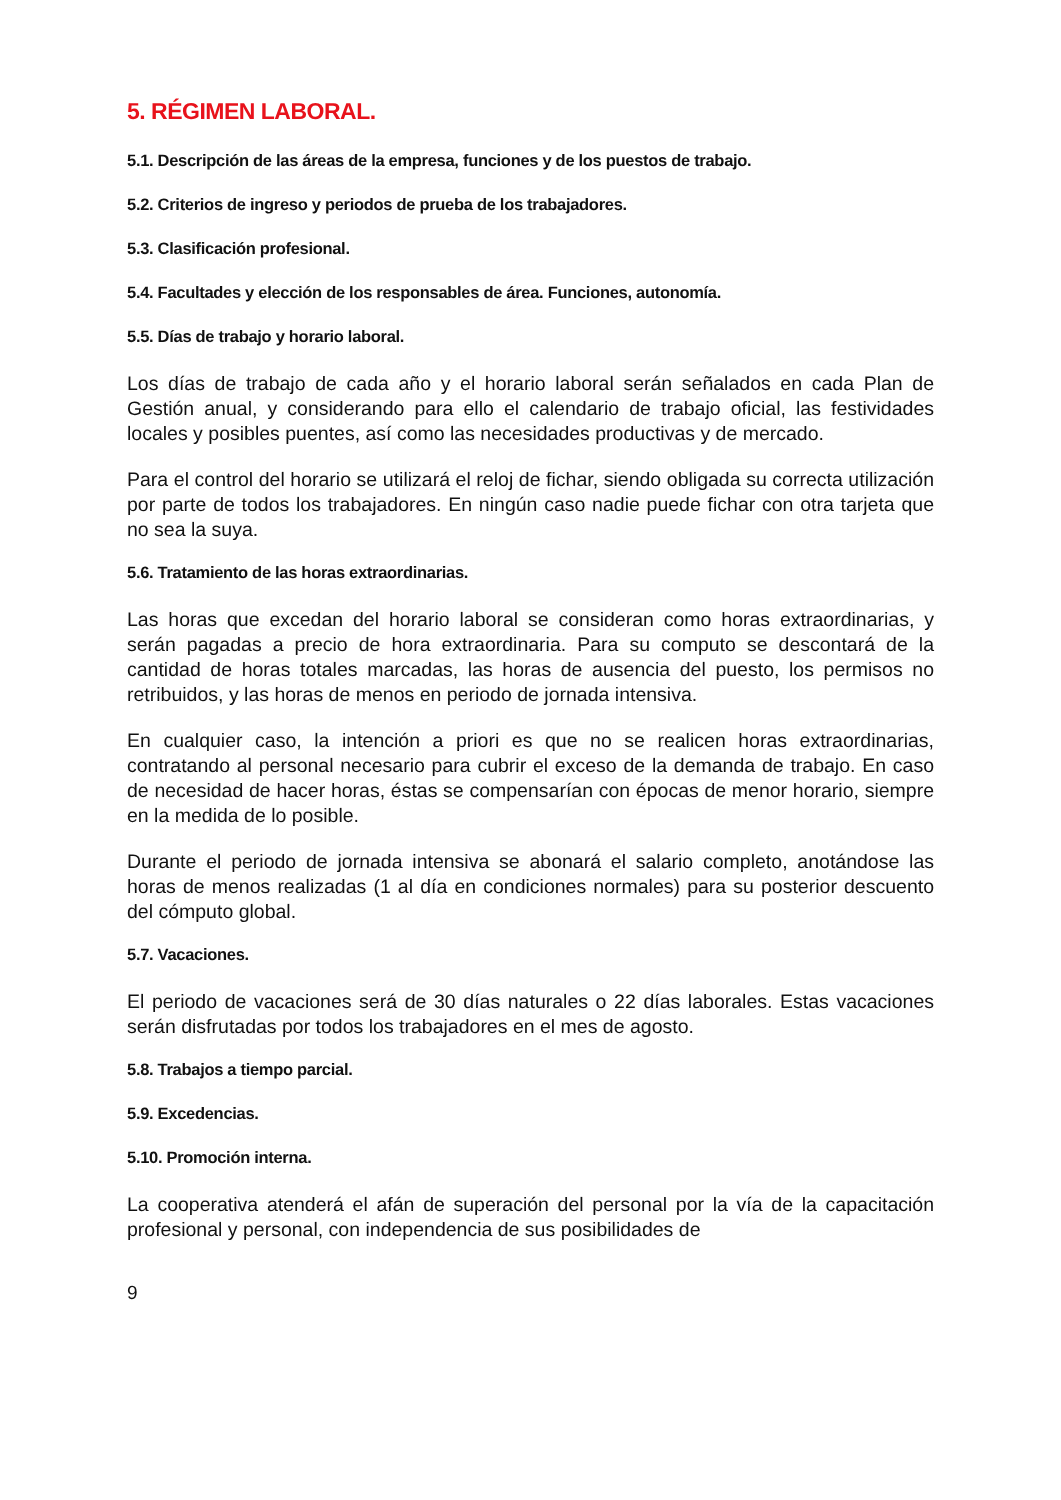5. RÉGIMEN LABORAL.
5.1. Descripción de las áreas de la empresa, funciones y de los puestos de trabajo.
5.2. Criterios de ingreso y periodos de prueba de los trabajadores.
5.3. Clasificación profesional.
5.4. Facultades y elección de los responsables de área. Funciones, autonomía.
5.5. Días de trabajo y horario laboral.
Los días de trabajo de cada año y el horario laboral serán señalados en cada Plan de Gestión anual, y considerando para ello el calendario de trabajo oficial, las festividades locales y posibles puentes, así como las necesidades productivas y de mercado.
Para el control del horario se utilizará el reloj de fichar, siendo obligada su correcta utilización por parte de todos los trabajadores. En ningún caso nadie puede fichar con otra tarjeta que no sea la suya.
5.6. Tratamiento de las horas extraordinarias.
Las horas que excedan del horario laboral se consideran como horas extraordinarias, y serán pagadas a precio de hora extraordinaria. Para su computo se descontará de la cantidad de horas totales marcadas, las horas de ausencia del puesto, los permisos no retribuidos, y las horas de menos en periodo de jornada intensiva.
En cualquier caso, la intención a priori es que no se realicen horas extraordinarias, contratando al personal necesario para cubrir el exceso de la demanda de trabajo. En caso de necesidad de hacer horas, éstas se compensarían con épocas de menor horario, siempre en la medida de lo posible.
Durante el periodo de jornada intensiva se abonará el salario completo, anotándose las horas de menos realizadas (1 al día en condiciones normales) para su posterior descuento del cómputo global.
5.7. Vacaciones.
El periodo de vacaciones será de 30 días naturales o 22 días laborales. Estas vacaciones serán disfrutadas por todos los trabajadores en el mes de agosto.
5.8. Trabajos a tiempo parcial.
5.9. Excedencias.
5.10. Promoción interna.
La cooperativa atenderá el afán de superación del personal por la vía de la capacitación profesional y personal, con independencia de sus posibilidades de
9